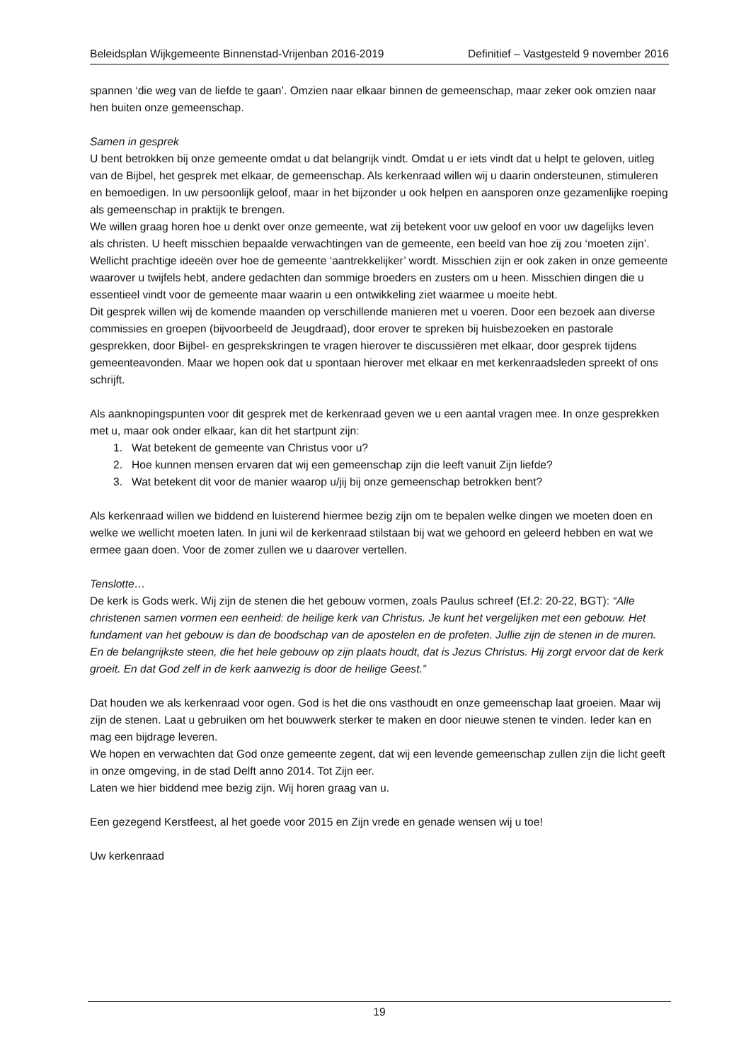Beleidsplan Wijkgemeente Binnenstad-Vrijenban 2016-2019 Definitief – Vastgesteld 9 november 2016
spannen ‘die weg van de liefde te gaan’. Omzien naar elkaar binnen de gemeenschap, maar zeker ook omzien naar hen buiten onze gemeenschap.
Samen in gesprek
U bent betrokken bij onze gemeente omdat u dat belangrijk vindt. Omdat u er iets vindt dat u helpt te geloven, uitleg van de Bijbel, het gesprek met elkaar, de gemeenschap. Als kerkenraad willen wij u daarin ondersteunen, stimuleren en bemoedigen. In uw persoonlijk geloof, maar in het bijzonder u ook helpen en aansporen onze gezamenlijke roeping als gemeenschap in praktijk te brengen.
We willen graag horen hoe u denkt over onze gemeente, wat zij betekent voor uw geloof en voor uw dagelijks leven als christen. U heeft misschien bepaalde verwachtingen van de gemeente, een beeld van hoe zij zou ‘moeten zijn’. Wellicht prachtige ideeën over hoe de gemeente ‘aantrekkelijker’ wordt. Misschien zijn er ook zaken in onze gemeente waarover u twijfels hebt, andere gedachten dan sommige broeders en zusters om u heen. Misschien dingen die u essentieel vindt voor de gemeente maar waarin u een ontwikkeling ziet waarmee u moeite hebt.
Dit gesprek willen wij de komende maanden op verschillende manieren met u voeren. Door een bezoek aan diverse commissies en groepen (bijvoorbeeld de Jeugdraad), door erover te spreken bij huisbezoeken en pastorale gesprekken, door Bijbel- en gesprekskringen te vragen hierover te discussiëren met elkaar, door gesprek tijdens gemeenteavonden. Maar we hopen ook dat u spontaan hierover met elkaar en met kerkenraadsleden spreekt of ons schrijft.
Als aanknopingspunten voor dit gesprek met de kerkenraad geven we u een aantal vragen mee. In onze gesprekken met u, maar ook onder elkaar, kan dit het startpunt zijn:
1. Wat betekent de gemeente van Christus voor u?
2. Hoe kunnen mensen ervaren dat wij een gemeenschap zijn die leeft vanuit Zijn liefde?
3. Wat betekent dit voor de manier waarop u/jij bij onze gemeenschap betrokken bent?
Als kerkenraad willen we biddend en luisterend hiermee bezig zijn om te bepalen welke dingen we moeten doen en welke we wellicht moeten laten. In juni wil de kerkenraad stilstaan bij wat we gehoord en geleerd hebben en wat we ermee gaan doen. Voor de zomer zullen we u daarover vertellen.
Tenslotte…
De kerk is Gods werk. Wij zijn de stenen die het gebouw vormen, zoals Paulus schreef (Ef.2: 20-22, BGT): “Alle christenen samen vormen een eenheid: de heilige kerk van Christus. Je kunt het vergelijken met een gebouw. Het fundament van het gebouw is dan de boodschap van de apostelen en de profeten. Jullie zijn de stenen in de muren. En de belangrijkste steen, die het hele gebouw op zijn plaats houdt, dat is Jezus Christus. Hij zorgt ervoor dat de kerk groeit. En dat God zelf in de kerk aanwezig is door de heilige Geest.”
Dat houden we als kerkenraad voor ogen. God is het die ons vasthoudt en onze gemeenschap laat groeien. Maar wij zijn de stenen. Laat u gebruiken om het bouwwerk sterker te maken en door nieuwe stenen te vinden. Ieder kan en mag een bijdrage leveren.
We hopen en verwachten dat God onze gemeente zegent, dat wij een levende gemeenschap zullen zijn die licht geeft in onze omgeving, in de stad Delft anno 2014. Tot Zijn eer.
Laten we hier biddend mee bezig zijn. Wij horen graag van u.
Een gezegend Kerstfeest, al het goede voor 2015 en Zijn vrede en genade wensen wij u toe!
Uw kerkenraad
19